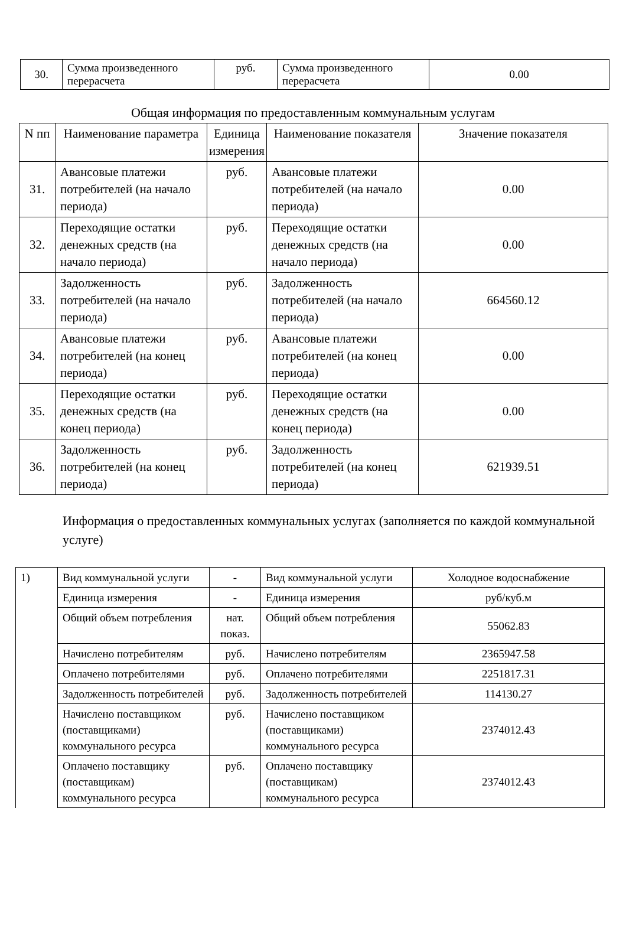| 30. | Сумма произведенного перерасчета | руб. | Сумма произведенного перерасчета | 0.00 |
Общая информация по предоставленным коммунальным услугам
| N пп | Наименование параметра | Единица измерения | Наименование показателя | Значение показателя |
| --- | --- | --- | --- | --- |
| 31. | Авансовые платежи потребителей (на начало периода) | руб. | Авансовые платежи потребителей (на начало периода) | 0.00 |
| 32. | Переходящие остатки денежных средств (на начало периода) | руб. | Переходящие остатки денежных средств (на начало периода) | 0.00 |
| 33. | Задолженность потребителей (на начало периода) | руб. | Задолженность потребителей (на начало периода) | 664560.12 |
| 34. | Авансовые платежи потребителей (на конец периода) | руб. | Авансовые платежи потребителей (на конец периода) | 0.00 |
| 35. | Переходящие остатки денежных средств (на конец периода) | руб. | Переходящие остатки денежных средств (на конец периода) | 0.00 |
| 36. | Задолженность потребителей (на конец периода) | руб. | Задолженность потребителей (на конец периода) | 621939.51 |
Информация о предоставленных коммунальных услугах (заполняется по каждой коммунальной услуге)
| 1) | Вид коммунальной услуги | - | Вид коммунальной услуги | Холодное водоснабжение |
| | Единица измерения | - | Единица измерения | руб/куб.м |
| | Общий объем потребления | нат. показ. | Общий объем потребления | 55062.83 |
| | Начислено потребителям | руб. | Начислено потребителям | 2365947.58 |
| | Оплачено потребителями | руб. | Оплачено потребителями | 2251817.31 |
| | Задолженность потребителей | руб. | Задолженность потребителей | 114130.27 |
| | Начислено поставщиком (поставщиками) коммунального ресурса | руб. | Начислено поставщиком (поставщиками) коммунального ресурса | 2374012.43 |
| | Оплачено поставщику (поставщикам) коммунального ресурса | руб. | Оплачено поставщику (поставщикам) коммунального ресурса | 2374012.43 |